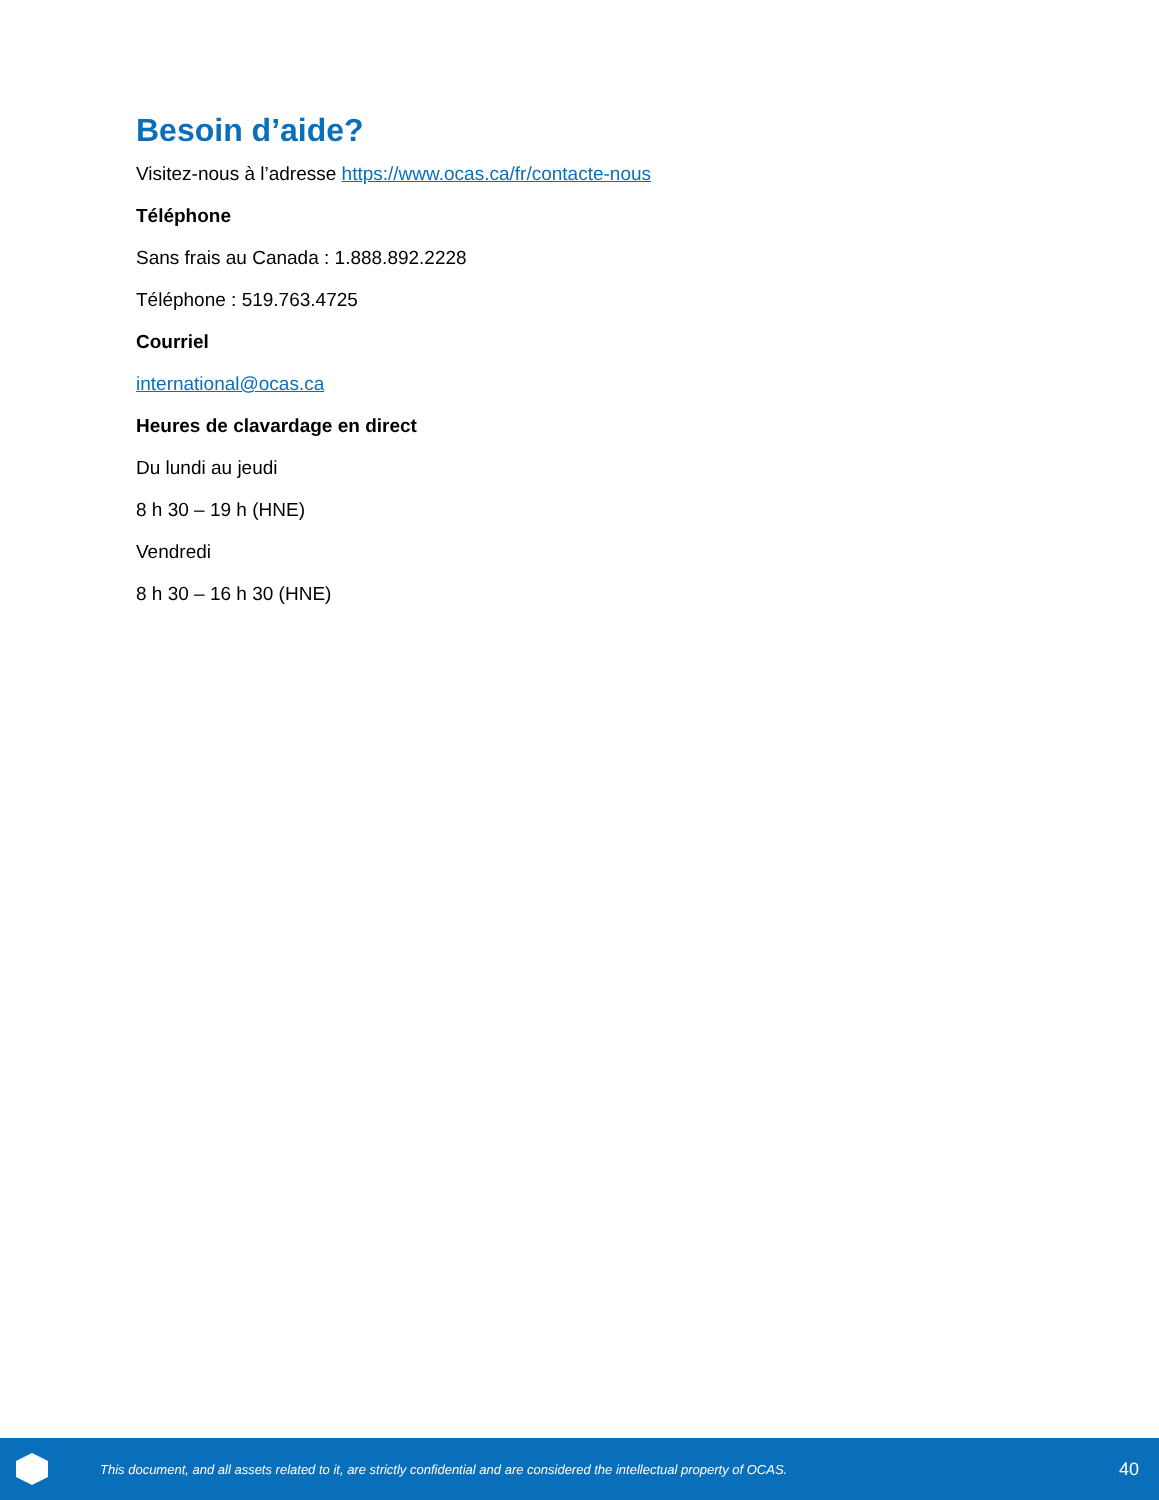Besoin d’aide?
Visitez-nous à l’adresse https://www.ocas.ca/fr/contacte-nous
Téléphone
Sans frais au Canada : 1.888.892.2228
Téléphone : 519.763.4725
Courriel
international@ocas.ca
Heures de clavardage en direct
Du lundi au jeudi
8 h 30 – 19 h (HNE)
Vendredi
8 h 30 – 16 h 30 (HNE)
This document, and all assets related to it, are strictly confidential and are considered the intellectual property of OCAS.
40